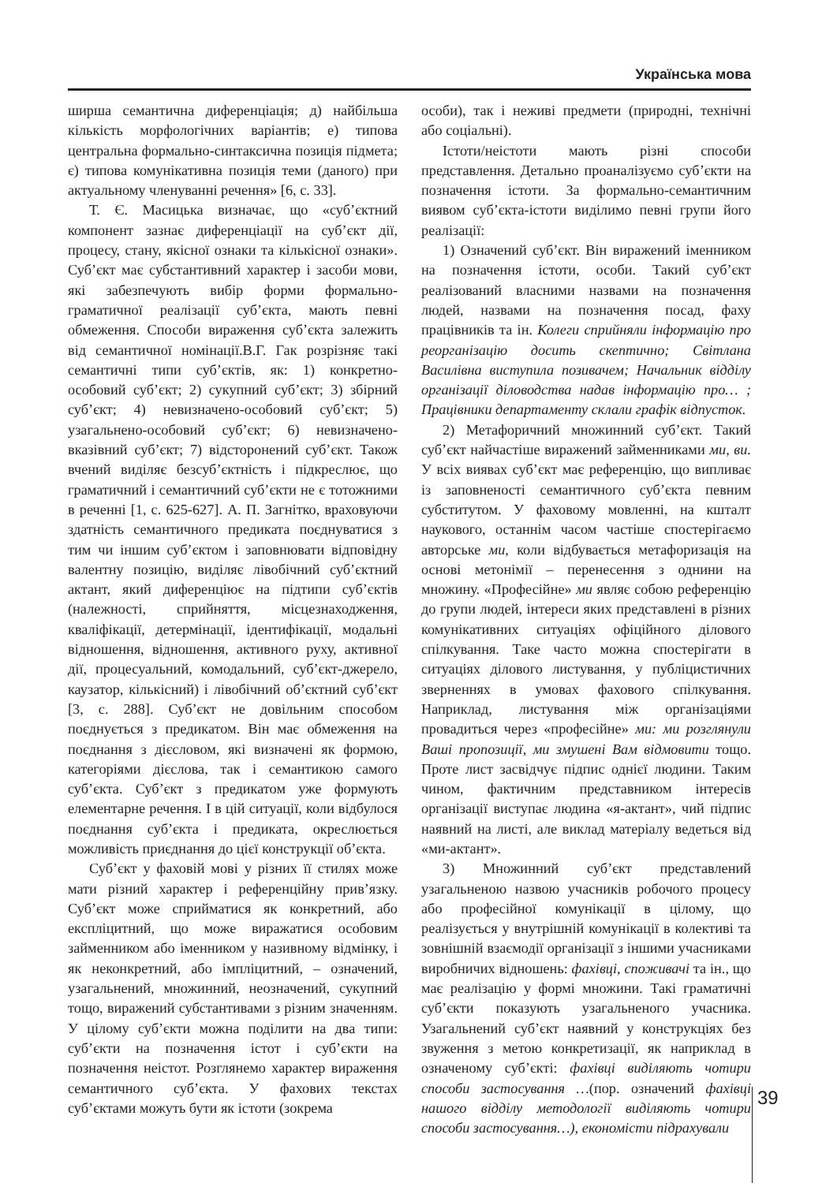Українська мова
ширша семантична диференціація; д) найбільша кількість морфологічних варіантів; е) типова центральна формально-синтаксична позиція підмета; є) типова комунікативна позиція теми (даного) при актуальному членуванні речення» [6, с. 33].
Т. Є. Масицька визначає, що «суб’єктний компонент зазнає диференціації на суб’єкт дії, процесу, стану, якісної ознаки та кількісної ознаки». Суб’єкт має субстантивний характер і засоби мови, які забезпечують вибір форми формально-граматичної реалізації суб’єкта, мають певні обмеження. Способи вираження суб’єкта залежить від семантичної номінації.В.Г. Гак розрізняє такі семантичні типи суб’єктів, як: 1) конкретно-особовий суб’єкт; 2) сукупний суб’єкт; 3) збірний суб’єкт; 4) невизначено-особовий суб’єкт; 5) узагальнено-особовий суб’єкт; 6) невизначено-вказівний суб’єкт; 7) відсторонений суб’єкт. Також вчений виділяє безсуб’єктність і підкреслює, що граматичний і семантичний суб’єкти не є тотожними в реченні [1, с. 625-627]. А. П. Загнітко, враховуючи здатність семантичного предиката поєднуватися з тим чи іншим суб’єктом і заповнювати відповідну валентну позицію, виділяє лівобічний суб’єктний актант, який диференціює на підтипи суб’єктів (належності, сприйняття, місцезнаходження, кваліфікації, детермінації, ідентифікації, модальні відношення, відношення, активного руху, активної дії, процесуальний, комодальний, суб’єкт-джерело, каузатор, кількісний) і лівобічний об’єктний суб’єкт [3, с. 288]. Суб’єкт не довільним способом поєднується з предикатом. Він має обмеження на поєднання з дієсловом, які визначені як формою, категоріями дієслова, так і семантикою самого суб’єкта. Суб’єкт з предикатом уже формують елементарне речення. І в цій ситуації, коли відбулося поєднання суб’єкта і предиката, окреслюється можливість приєднання до цієї конструкції об’єкта.
Суб’єкт у фаховій мові у різних її стилях може мати різний характер і референційну прив’язку. Суб’єкт може сприйматися як конкретний, або експліцитний, що може виражатися особовим займенником або іменником у називному відмінку, і як неконкретний, або імпліцитний, – означений, узагальнений, множинний, неозначений, сукупний тощо, виражений субстантивами з різним значенням. У цілому суб’єкти можна поділити на два типи: суб’єкти на позначення істот і суб’єкти на позначення неістот. Розглянемо характер вираження семантичного суб’єкта. У фахових текстах суб’єктами можуть бути як істоти (зокрема
особи), так і неживі предмети (природні, технічні або соціальні).
Істоти/неістоти мають різні способи представлення. Детально проаналізуємо суб’єкти на позначення істоти. За формально-семантичним виявом суб’єкта-істоти виділимо певні групи його реалізації:
1) Означений суб’єкт. Він виражений іменником на позначення істоти, особи. Такий суб’єкт реалізований власними назвами на позначення людей, назвами на позначення посад, фаху працівників та ін. Колеги сприйняли інформацію про реорганізацію досить скептично; Світлана Василівна виступила позивачем; Начальник відділу організації діловодства надав інформацію про… ; Працівники департаменту склали графік відпусток.
2) Метафоричний множинний суб’єкт. Такий суб’єкт найчастіше виражений займенниками ми, ви. У всіх виявах суб’єкт має референцію, що випливає із заповненості семантичного суб’єкта певним субститутом. У фаховому мовленні, на кшталт наукового, останнім часом частіше спостерігаємо авторське ми, коли відбувається метафоризація на основі метонімії – перенесення з однини на множину. «Професійне» ми являє собою референцію до групи людей, інтереси яких представлені в різних комунікативних ситуаціях офіційного ділового спілкування. Таке часто можна спостерігати в ситуаціях ділового листування, у публіцистичних зверненнях в умовах фахового спілкування. Наприклад, листування між організаціями провадиться через «професійне» ми: ми розглянули Ваші пропозиції, ми змушені Вам відмовити тощо. Проте лист засвідчує підпис однієї людини. Таким чином, фактичним представником інтересів організації виступає людина «я-актант», чий підпис наявний на листі, але виклад матеріалу ведеться від «ми-актант».
3) Множинний суб’єкт представлений узагальненою назвою учасників робочого процесу або професійної комунікації в цілому, що реалізується у внутрішній комунікації в колективі та зовнішній взаємодії організації з іншими учасниками виробничих відношень: фахівці, споживачі та ін., що має реалізацію у формі множини. Такі граматичні суб’єкти показують узагальненого учасника. Узагальнений суб’єкт наявний у конструкціях без звуження з метою конкретизації, як наприклад в означеному суб’єкті: фахівці виділяють чотири способи застосування …(пор. означений фахівці нашого відділу методології виділяють чотири способи застосування…), економісти підрахували
39